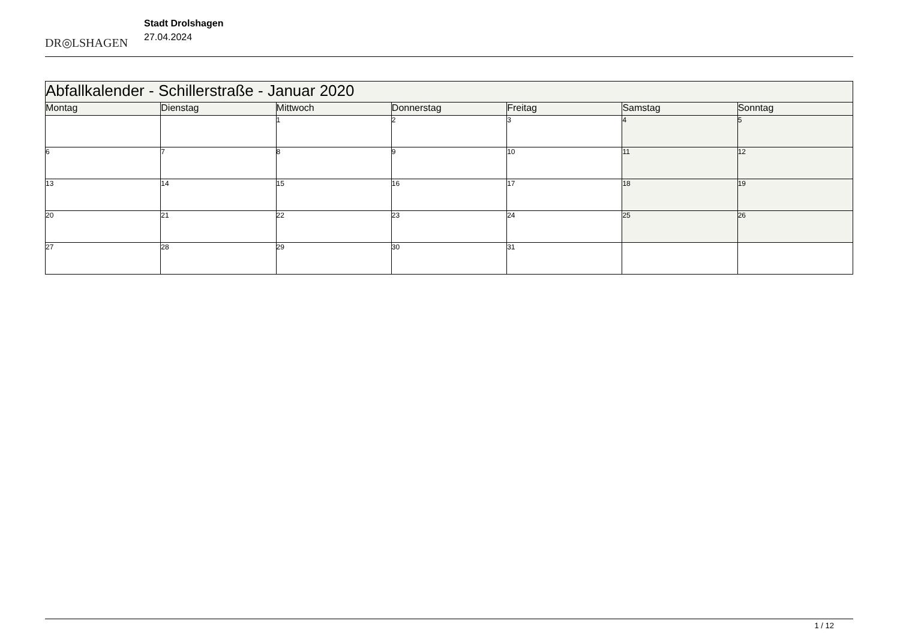DR◎LSHAGEN
Stadt Drolshagen
27.04.2024
| Abfallkalender - Schillerstraße - Januar 2020 | | | | | | |
| --- | --- | --- | --- | --- | --- | --- |
| Montag | Dienstag | Mittwoch | Donnerstag | Freitag | Samstag | Sonntag |
| | | 1 | 2 | 3 | 4 | 5 |
| 6 | 7 | 8 | 9 | 10 | 11 | 12 |
| 13 | 14 | 15 | 16 | 17 | 18 | 19 |
| 20 | 21 | 22 | 23 | 24 | 25 | 26 |
| 27 | 28 | 29 | 30 | 31 | | |
1 / 12